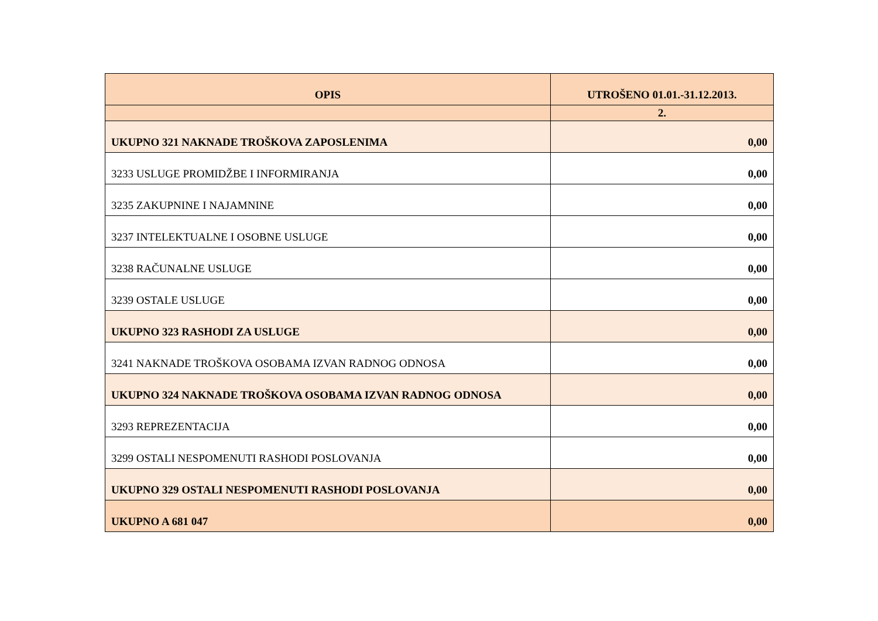| OPIS | UTROŠENO 01.01.-31.12.2013. |
| --- | --- |
| | 2. |
| UKUPNO 321 NAKNADE TROŠKOVA ZAPOSLENIMA | 0,00 |
| 3233 USLUGE PROMIDŽBE I INFORMIRANJA | 0,00 |
| 3235 ZAKUPNINE I NAJAMNINE | 0,00 |
| 3237 INTELEKTUALNE I OSOBNE USLUGE | 0,00 |
| 3238 RAČUNALNE USLUGE | 0,00 |
| 3239 OSTALE USLUGE | 0,00 |
| UKUPNO 323 RASHODI ZA USLUGE | 0,00 |
| 3241 NAKNADE TROŠKOVA OSOBAMA IZVAN RADNOG ODNOSA | 0,00 |
| UKUPNO 324 NAKNADE TROŠKOVA OSOBAMA IZVAN RADNOG ODNOSA | 0,00 |
| 3293 REPREZENTACIJA | 0,00 |
| 3299 OSTALI NESPOMENUTI RASHODI POSLOVANJA | 0,00 |
| UKUPNO 329 OSTALI NESPOMENUTI RASHODI POSLOVANJA | 0,00 |
| UKUPNO A 681 047 | 0,00 |